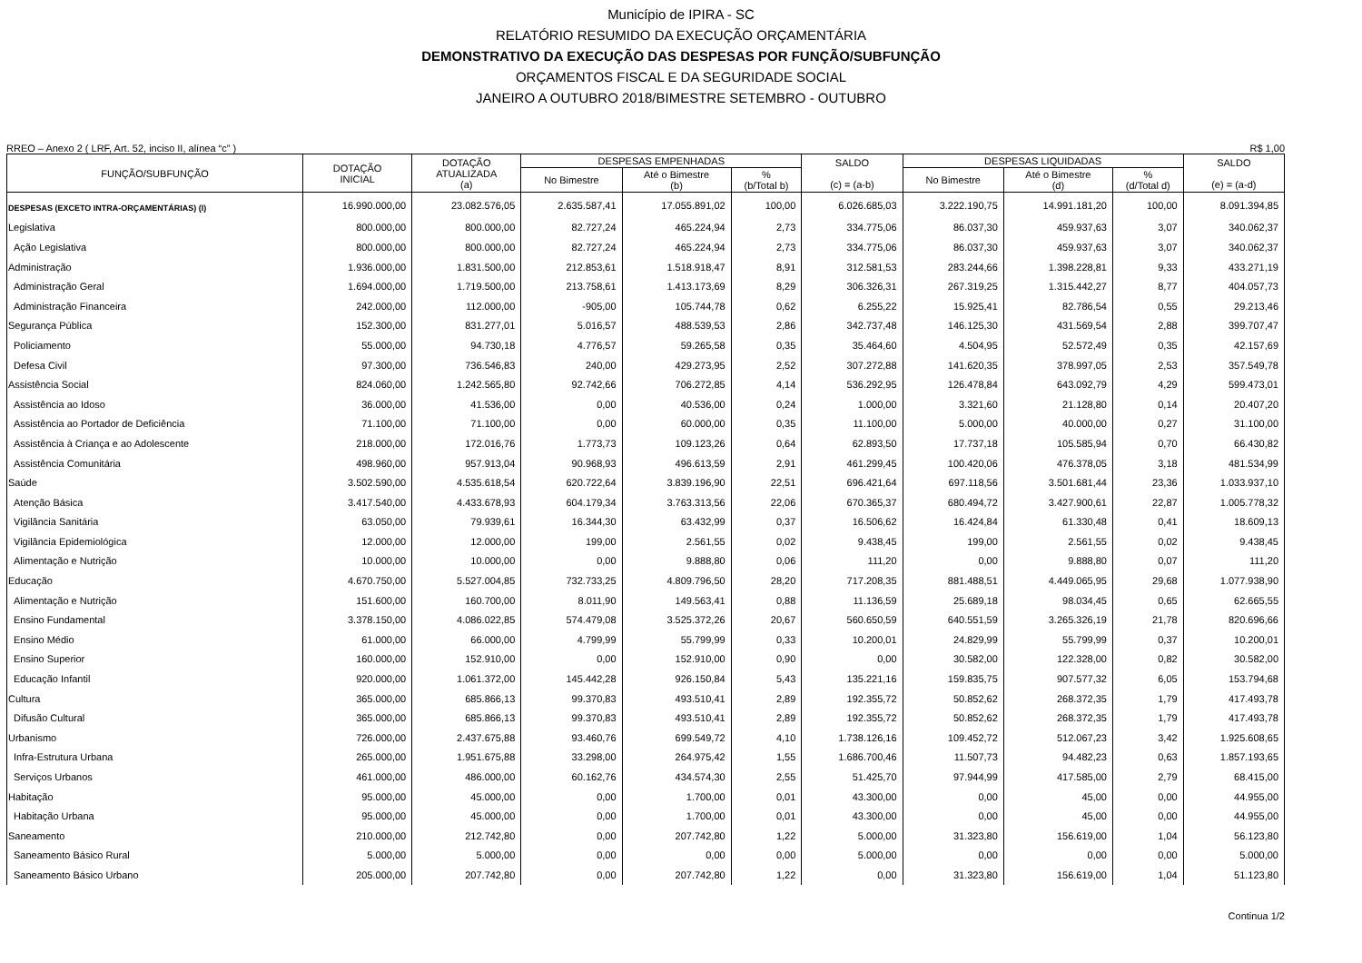Município de IPIRA - SC
RELATÓRIO RESUMIDO DA EXECUÇÃO ORÇAMENTÁRIA
DEMONSTRATIVO DA EXECUÇÃO DAS DESPESAS POR FUNÇÃO/SUBFUNÇÃO
ORÇAMENTOS FISCAL E DA SEGURIDADE SOCIAL
JANEIRO A OUTUBRO 2018/BIMESTRE SETEMBRO - OUTUBRO
RREO – Anexo 2 ( LRF, Art. 52, inciso II, alínea “c” ) R$ 1,00
| FUNÇÃO/SUBFUNÇÃO | DOTAÇÃO INICIAL | DOTAÇÃO ATUALIZADA (a) | DESPESAS EMPENHADAS | | | SALDO (c) = (a-b) | DESPESAS LIQUIDADAS | | | SALDO (e) = (a-d) |
| --- | --- | --- | --- | --- | --- | --- | --- | --- | --- | --- |
| | | | No Bimestre | Até o Bimestre (b) | % (b/Total b) | | No Bimestre | Até o Bimestre (d) | % (d/Total d) | |
| DESPESAS (EXCETO INTRA-ORÇAMENTÁRIAS) (I) | 16.990.000,00 | 23.082.576,05 | 2.635.587,41 | 17.055.891,02 | 100,00 | 6.026.685,03 | 3.222.190,75 | 14.991.181,20 | 100,00 | 8.091.394,85 |
| Legislativa | 800.000,00 | 800.000,00 | 82.727,24 | 465.224,94 | 2,73 | 334.775,06 | 86.037,30 | 459.937,63 | 3,07 | 340.062,37 |
| Ação Legislativa | 800.000,00 | 800.000,00 | 82.727,24 | 465.224,94 | 2,73 | 334.775,06 | 86.037,30 | 459.937,63 | 3,07 | 340.062,37 |
| Administração | 1.936.000,00 | 1.831.500,00 | 212.853,61 | 1.518.918,47 | 8,91 | 312.581,53 | 283.244,66 | 1.398.228,81 | 9,33 | 433.271,19 |
| Administração Geral | 1.694.000,00 | 1.719.500,00 | 213.758,61 | 1.413.173,69 | 8,29 | 306.326,31 | 267.319,25 | 1.315.442,27 | 8,77 | 404.057,73 |
| Administração Financeira | 242.000,00 | 112.000,00 | -905,00 | 105.744,78 | 0,62 | 6.255,22 | 15.925,41 | 82.786,54 | 0,55 | 29.213,46 |
| Segurança Pública | 152.300,00 | 831.277,01 | 5.016,57 | 488.539,53 | 2,86 | 342.737,48 | 146.125,30 | 431.569,54 | 2,88 | 399.707,47 |
| Policiamento | 55.000,00 | 94.730,18 | 4.776,57 | 59.265,58 | 0,35 | 35.464,60 | 4.504,95 | 52.572,49 | 0,35 | 42.157,69 |
| Defesa Civil | 97.300,00 | 736.546,83 | 240,00 | 429.273,95 | 2,52 | 307.272,88 | 141.620,35 | 378.997,05 | 2,53 | 357.549,78 |
| Assistência Social | 824.060,00 | 1.242.565,80 | 92.742,66 | 706.272,85 | 4,14 | 536.292,95 | 126.478,84 | 643.092,79 | 4,29 | 599.473,01 |
| Assistência ao Idoso | 36.000,00 | 41.536,00 | 0,00 | 40.536,00 | 0,24 | 1.000,00 | 3.321,60 | 21.128,80 | 0,14 | 20.407,20 |
| Assistência ao Portador de Deficiência | 71.100,00 | 71.100,00 | 0,00 | 60.000,00 | 0,35 | 11.100,00 | 5.000,00 | 40.000,00 | 0,27 | 31.100,00 |
| Assistência à Criança e ao Adolescente | 218.000,00 | 172.016,76 | 1.773,73 | 109.123,26 | 0,64 | 62.893,50 | 17.737,18 | 105.585,94 | 0,70 | 66.430,82 |
| Assistência Comunitária | 498.960,00 | 957.913,04 | 90.968,93 | 496.613,59 | 2,91 | 461.299,45 | 100.420,06 | 476.378,05 | 3,18 | 481.534,99 |
| Saúde | 3.502.590,00 | 4.535.618,54 | 620.722,64 | 3.839.196,90 | 22,51 | 696.421,64 | 697.118,56 | 3.501.681,44 | 23,36 | 1.033.937,10 |
| Atenção Básica | 3.417.540,00 | 4.433.678,93 | 604.179,34 | 3.763.313,56 | 22,06 | 670.365,37 | 680.494,72 | 3.427.900,61 | 22,87 | 1.005.778,32 |
| Vigilância Sanitária | 63.050,00 | 79.939,61 | 16.344,30 | 63.432,99 | 0,37 | 16.506,62 | 16.424,84 | 61.330,48 | 0,41 | 18.609,13 |
| Vigilância Epidemiológica | 12.000,00 | 12.000,00 | 199,00 | 2.561,55 | 0,02 | 9.438,45 | 199,00 | 2.561,55 | 0,02 | 9.438,45 |
| Alimentação e Nutrição | 10.000,00 | 10.000,00 | 0,00 | 9.888,80 | 0,06 | 111,20 | 0,00 | 9.888,80 | 0,07 | 111,20 |
| Educação | 4.670.750,00 | 5.527.004,85 | 732.733,25 | 4.809.796,50 | 28,20 | 717.208,35 | 881.488,51 | 4.449.065,95 | 29,68 | 1.077.938,90 |
| Alimentação e Nutrição | 151.600,00 | 160.700,00 | 8.011,90 | 149.563,41 | 0,88 | 11.136,59 | 25.689,18 | 98.034,45 | 0,65 | 62.665,55 |
| Ensino Fundamental | 3.378.150,00 | 4.086.022,85 | 574.479,08 | 3.525.372,26 | 20,67 | 560.650,59 | 640.551,59 | 3.265.326,19 | 21,78 | 820.696,66 |
| Ensino Médio | 61.000,00 | 66.000,00 | 4.799,99 | 55.799,99 | 0,33 | 10.200,01 | 24.829,99 | 55.799,99 | 0,37 | 10.200,01 |
| Ensino Superior | 160.000,00 | 152.910,00 | 0,00 | 152.910,00 | 0,90 | 0,00 | 30.582,00 | 122.328,00 | 0,82 | 30.582,00 |
| Educação Infantil | 920.000,00 | 1.061.372,00 | 145.442,28 | 926.150,84 | 5,43 | 135.221,16 | 159.835,75 | 907.577,32 | 6,05 | 153.794,68 |
| Cultura | 365.000,00 | 685.866,13 | 99.370,83 | 493.510,41 | 2,89 | 192.355,72 | 50.852,62 | 268.372,35 | 1,79 | 417.493,78 |
| Difusão Cultural | 365.000,00 | 685.866,13 | 99.370,83 | 493.510,41 | 2,89 | 192.355,72 | 50.852,62 | 268.372,35 | 1,79 | 417.493,78 |
| Urbanismo | 726.000,00 | 2.437.675,88 | 93.460,76 | 699.549,72 | 4,10 | 1.738.126,16 | 109.452,72 | 512.067,23 | 3,42 | 1.925.608,65 |
| Infra-Estrutura Urbana | 265.000,00 | 1.951.675,88 | 33.298,00 | 264.975,42 | 1,55 | 1.686.700,46 | 11.507,73 | 94.482,23 | 0,63 | 1.857.193,65 |
| Serviços Urbanos | 461.000,00 | 486.000,00 | 60.162,76 | 434.574,30 | 2,55 | 51.425,70 | 97.944,99 | 417.585,00 | 2,79 | 68.415,00 |
| Habitação | 95.000,00 | 45.000,00 | 0,00 | 1.700,00 | 0,01 | 43.300,00 | 0,00 | 45,00 | 0,00 | 44.955,00 |
| Habitação Urbana | 95.000,00 | 45.000,00 | 0,00 | 1.700,00 | 0,01 | 43.300,00 | 0,00 | 45,00 | 0,00 | 44.955,00 |
| Saneamento | 210.000,00 | 212.742,80 | 0,00 | 207.742,80 | 1,22 | 5.000,00 | 31.323,80 | 156.619,00 | 1,04 | 56.123,80 |
| Saneamento Básico Rural | 5.000,00 | 5.000,00 | 0,00 | 0,00 | 0,00 | 5.000,00 | 0,00 | 0,00 | 0,00 | 5.000,00 |
| Saneamento Básico Urbano | 205.000,00 | 207.742,80 | 0,00 | 207.742,80 | 1,22 | 0,00 | 31.323,80 | 156.619,00 | 1,04 | 51.123,80 |
Continua 1/2